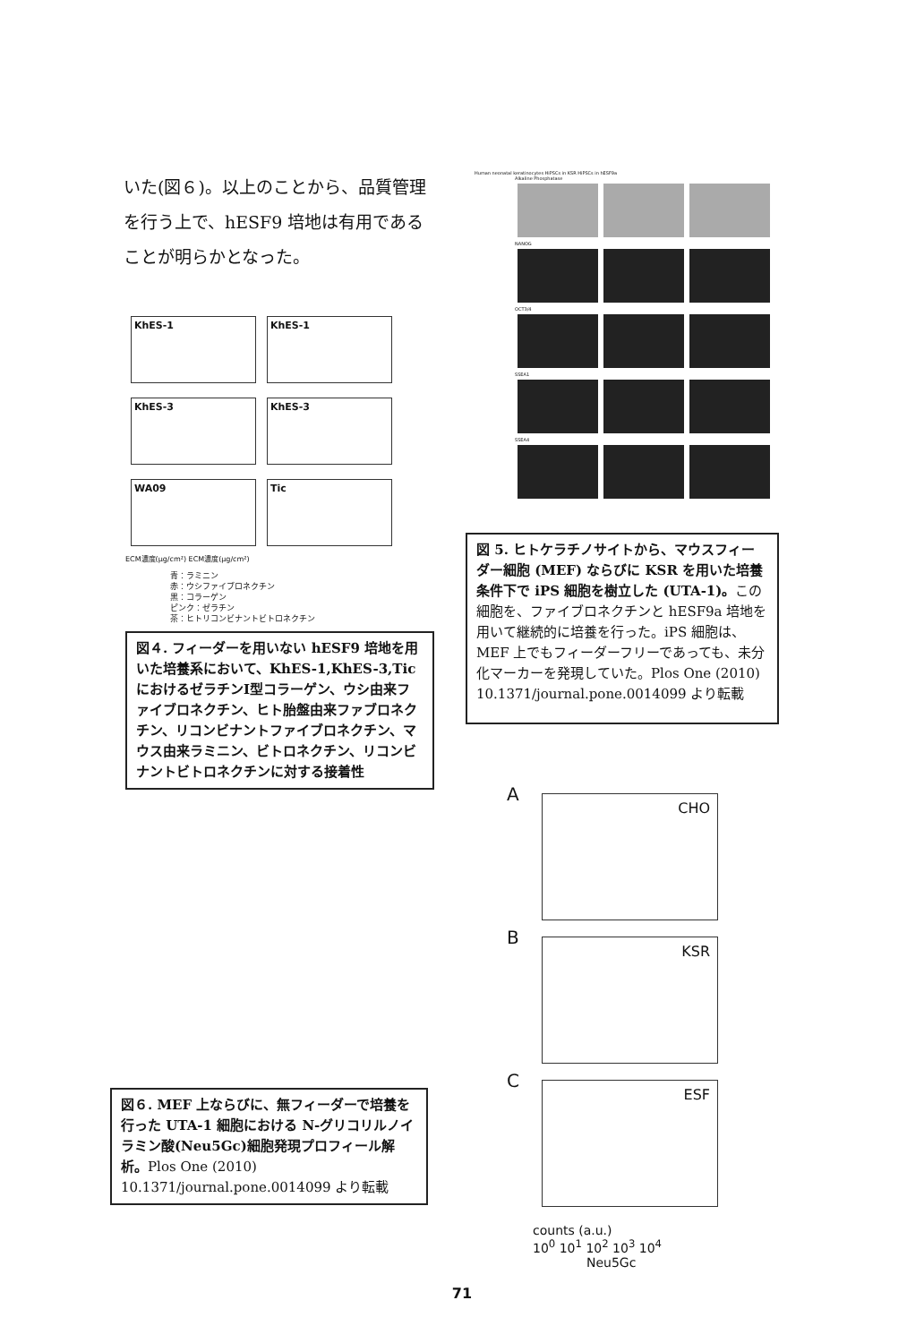いた(図６)。以上のことから、品質管理を行う上で、hESF9 培地は有用であることが明らかとなった。
KhES-1 KhES-1
KhES-3 KhES-3
WA09 Tic
ECM濃度(μg/cm²) ECM濃度(μg/cm²)
青：ラミニン
赤：ウシファイブロネクチン
黒：コラーゲン
ピンク：ゼラチン
茶：ヒトリコンビナントビトロネクチン
図４. フィーダーを用いない hESF9 培地を用いた培養系において、KhES-1,KhES-3,Tic におけるゼラチンⅠ型コラーゲン、ウシ由来ファイブロネクチン、ヒト胎盤由来ファブロネクチン、リコンビナントファイブロネクチン、マウス由来ラミニン、ビトロネクチン、リコンビナントビトロネクチンに対する接着性
図６. MEF 上ならびに、無フィーダーで培養を行った UTA-1 細胞における N-グリコリルノイラミン酸(Neu5Gc)細胞発現プロフィール解析。Plos One (2010) 10.1371/journal.pone.0014099 より転載
Human neonatal keratinocytes HiPSCs in KSR HiPSCs in hESF9a
Alkaline Phosphatase
NANOG
OCT3/4
SSEA1
SSEA4
図 5. ヒトケラチノサイトから、マウスフィーダー細胞 (MEF) ならびに KSR を用いた培養条件下で iPS 細胞を樹立した (UTA-1)。この細胞を、ファイブロネクチンと hESF9a 培地を用いて継続的に培養を行った。iPS 細胞は、MEF 上でもフィーダーフリーであっても、未分化マーカーを発現していた。Plos One (2010) 10.1371/journal.pone.0014099 より転載
A
CHO
B
KSR
C
ESF
counts (a.u.)
10<sup>0</sup> 10<sup>1</sup> 10<sup>2</sup> 10<sup>3</sup> 10<sup>4</sup>
Neu5Gc
71